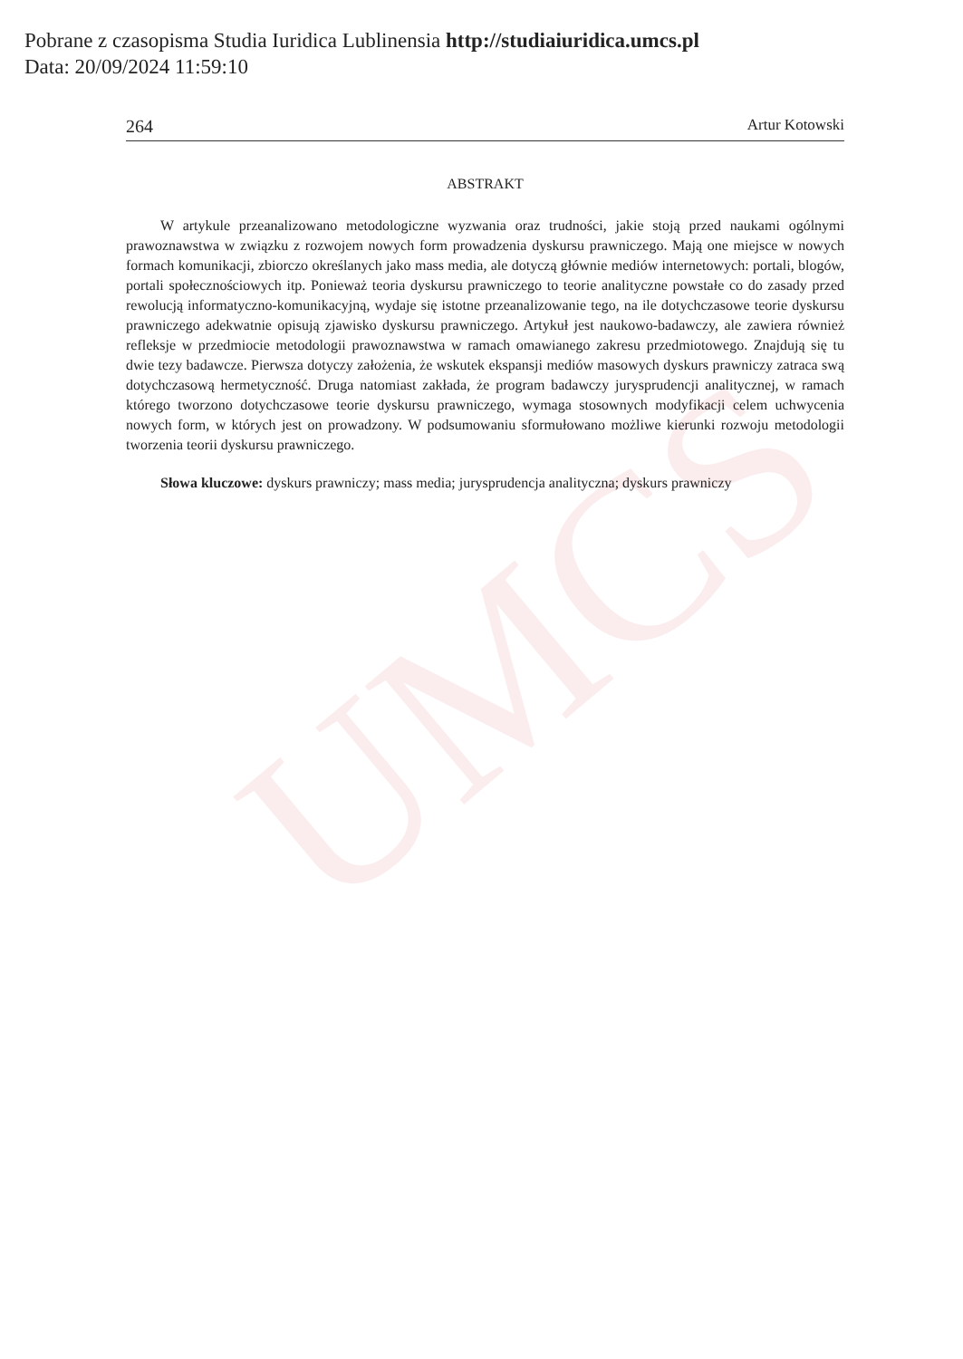UMCS
Pobrane z czasopisma Studia Iuridica Lublinensia http://studiaiuridica.umcs.pl
Data: 20/09/2024 11:59:10
264 Artur Kotowski
ABSTRAKT
W artykule przeanalizowano metodologiczne wyzwania oraz trudności, jakie stoją przed naukami ogólnymi prawoznawstwa w związku z rozwojem nowych form prowadzenia dyskursu prawniczego. Mają one miejsce w nowych formach komunikacji, zbiorczo określanych jako mass media, ale dotyczą głównie mediów internetowych: portali, blogów, portali społecznościowych itp. Ponieważ teoria dyskursu prawniczego to teorie analityczne powstałe co do zasady przed rewolucją informatyczno-komunikacyjną, wydaje się istotne przeanalizowanie tego, na ile dotychczasowe teorie dyskursu prawniczego adekwatnie opisują zjawisko dyskursu prawniczego. Artykuł jest naukowo-badawczy, ale zawiera również refleksje w przedmiocie metodologii prawoznawstwa w ramach omawianego zakresu przedmiotowego. Znajdują się tu dwie tezy badawcze. Pierwsza dotyczy założenia, że wskutek ekspansji mediów masowych dyskurs prawniczy zatraca swą dotychczasową hermetyczność. Druga natomiast zakłada, że program badawczy jurysprudencji analitycznej, w ramach którego tworzono dotychczasowe teorie dyskursu prawniczego, wymaga stosownych modyfikacji celem uchwycenia nowych form, w których jest on prowadzony. W podsumowaniu sformułowano możliwe kierunki rozwoju metodologii tworzenia teorii dyskursu prawniczego.
Słowa kluczowe: dyskurs prawniczy; mass media; jurysprudencja analityczna; dyskurs prawniczy